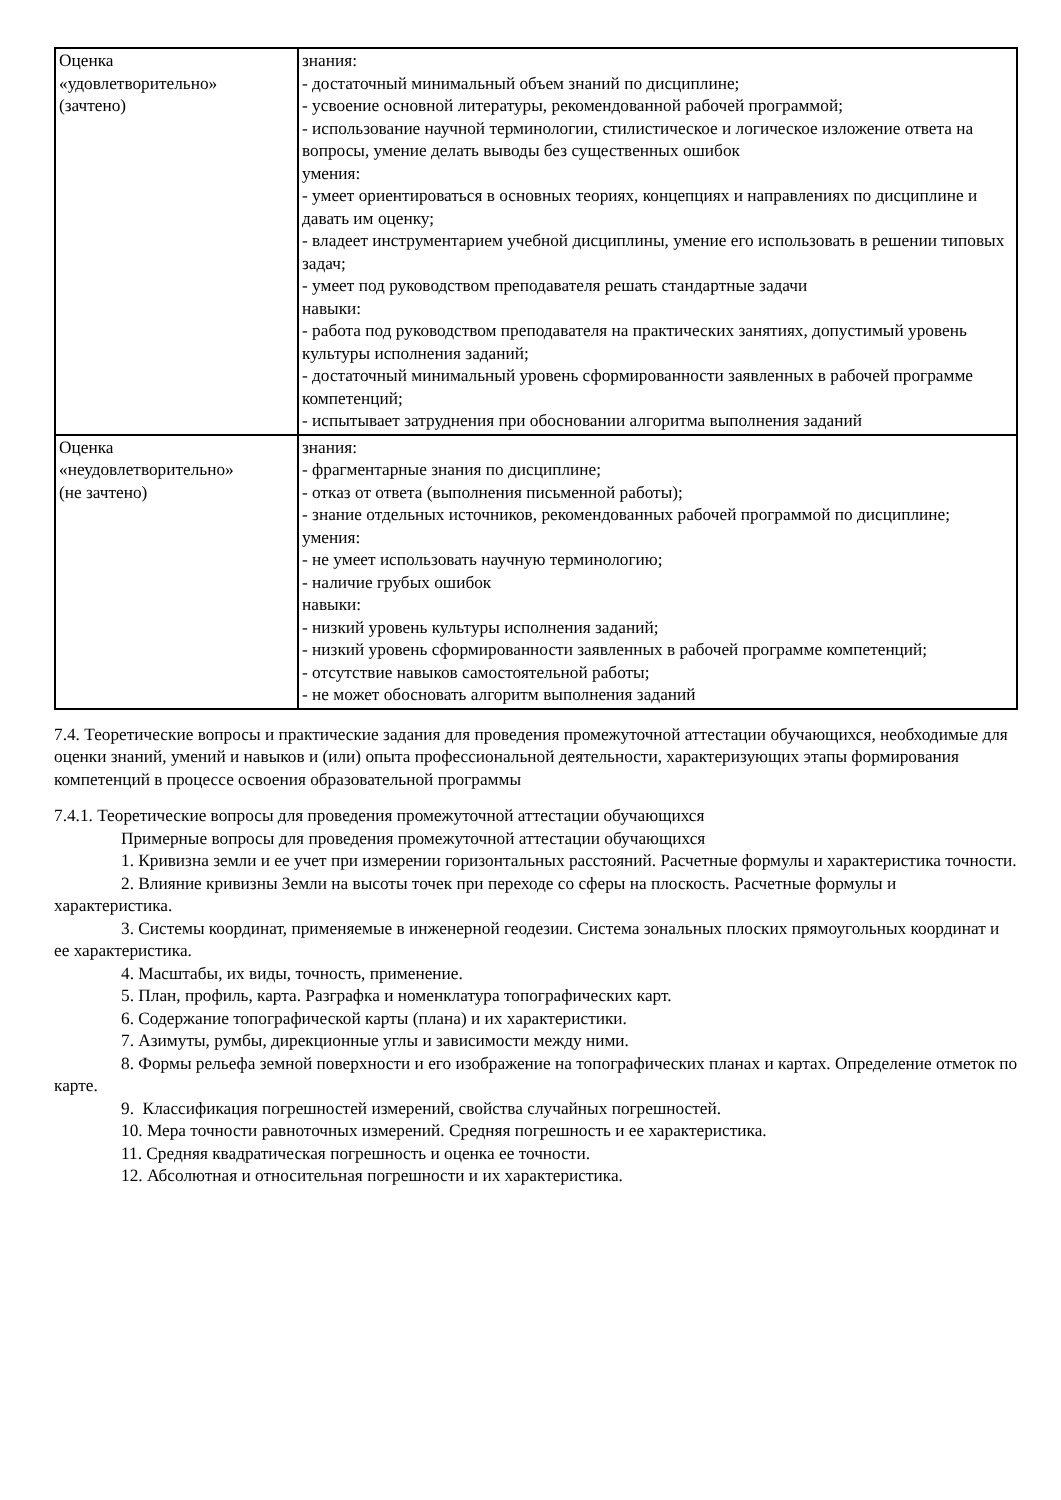| Оценка «удовлетворительно» (зачтено) | знания: - достаточный минимальный объем знаний по дисциплине; - усвоение основной литературы, рекомендованной рабочей программой; - использование научной терминологии, стилистическое и логическое изложение ответа на вопросы, умение делать выводы без существенных ошибок умения: - умеет ориентироваться в основных теориях, концепциях и направлениях по дисциплине и давать им оценку; - владеет инструментарием учебной дисциплины, умение его использовать в решении типовых задач; - умеет под руководством преподавателя решать стандартные задачи навыки: - работа под руководством преподавателя на практических занятиях, допустимый уровень культуры исполнения заданий; - достаточный минимальный уровень сформированности заявленных в рабочей программе компетенций; - испытывает затруднения при обосновании алгоритма выполнения заданий |
| Оценка «неудовлетворительно» (не зачтено) | знания: - фрагментарные знания по дисциплине; - отказ от ответа (выполнения письменной работы); - знание отдельных источников, рекомендованных рабочей программой по дисциплине; умения: - не умеет использовать научную терминологию; - наличие грубых ошибок навыки: - низкий уровень культуры исполнения заданий; - низкий уровень сформированности заявленных в рабочей программе компетенций; - отсутствие навыков самостоятельной работы; - не может обосновать алгоритм выполнения заданий |
7.4. Теоретические вопросы и практические задания для проведения промежуточной аттестации обучающихся, необходимые для оценки знаний, умений и навыков и (или) опыта профессиональной деятельности, характеризующих этапы формирования компетенций в процессе освоения образовательной программы
7.4.1. Теоретические вопросы для проведения промежуточной аттестации обучающихся
Примерные вопросы для проведения промежуточной аттестации обучающихся
1. Кривизна земли и ее учет при измерении горизонтальных расстояний. Расчетные формулы и характеристика точности.
2. Влияние кривизны Земли на высоты точек при переходе со сферы на плоскость. Расчетные формулы и характеристика.
3. Системы координат, применяемые в инженерной геодезии. Система зональных плоских прямоугольных координат и ее характеристика.
4. Масштабы, их виды, точность, применение.
5. План, профиль, карта. Разграфка и номенклатура топографических карт.
6. Содержание топографической карты (плана) и их характеристики.
7. Азимуты, румбы, дирекционные углы и зависимости между ними.
8. Формы рельефа земной поверхности и его изображение на топографических планах и картах. Определение отметок по карте.
9. Классификация погрешностей измерений, свойства случайных погрешностей.
10. Мера точности равноточных измерений. Средняя погрешность и ее характеристика.
11. Средняя квадратическая погрешность и оценка ее точности.
12. Абсолютная и относительная погрешности и их характеристика.